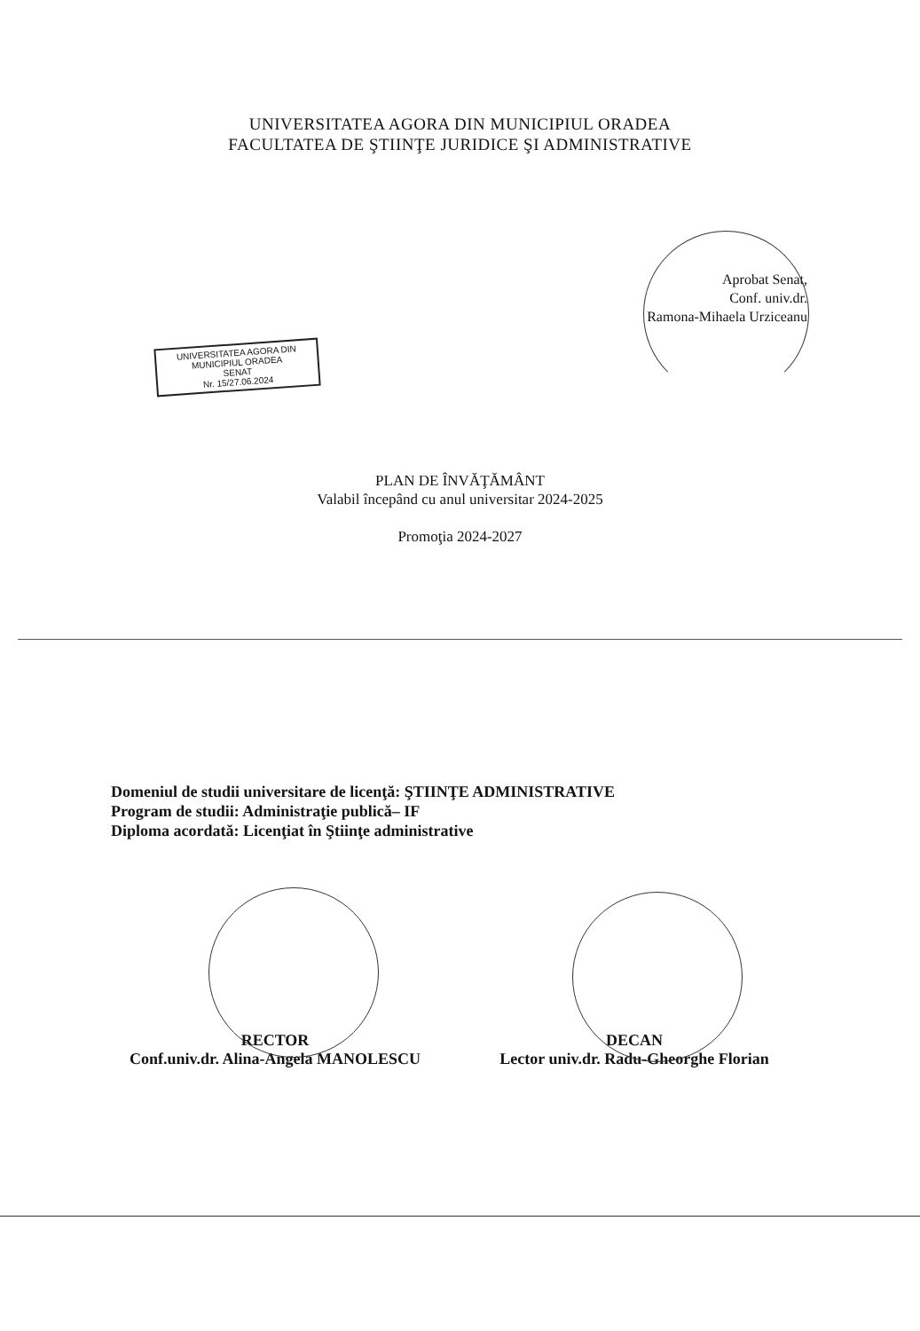UNIVERSITATEA AGORA DIN MUNICIPIUL ORADEA
FACULTATEA DE ŞTIINŢE JURIDICE ŞI ADMINISTRATIVE
Aprobat Senat,
Conf. univ.dr.
Ramona-Mihaela Urziceanu
UNIVERSITATEA AGORA DIN
MUNICIPIUL ORADEA
SENAT
Nr. 15/27.06.2024
PLAN DE ÎNVĂŢĂMÂNT
Valabil începând cu anul universitar 2024-2025
Promoţia 2024-2027
Domeniul de studii universitare de licenţă: ŞTIINŢE ADMINISTRATIVE
Program de studii: Administraţie publică– IF
Diploma acordată: Licenţiat în Ştiinţe administrative
RECTOR
Conf.univ.dr. Alina-Angela MANOLESCU
DECAN
Lector univ.dr. Radu-Gheorghe Florian